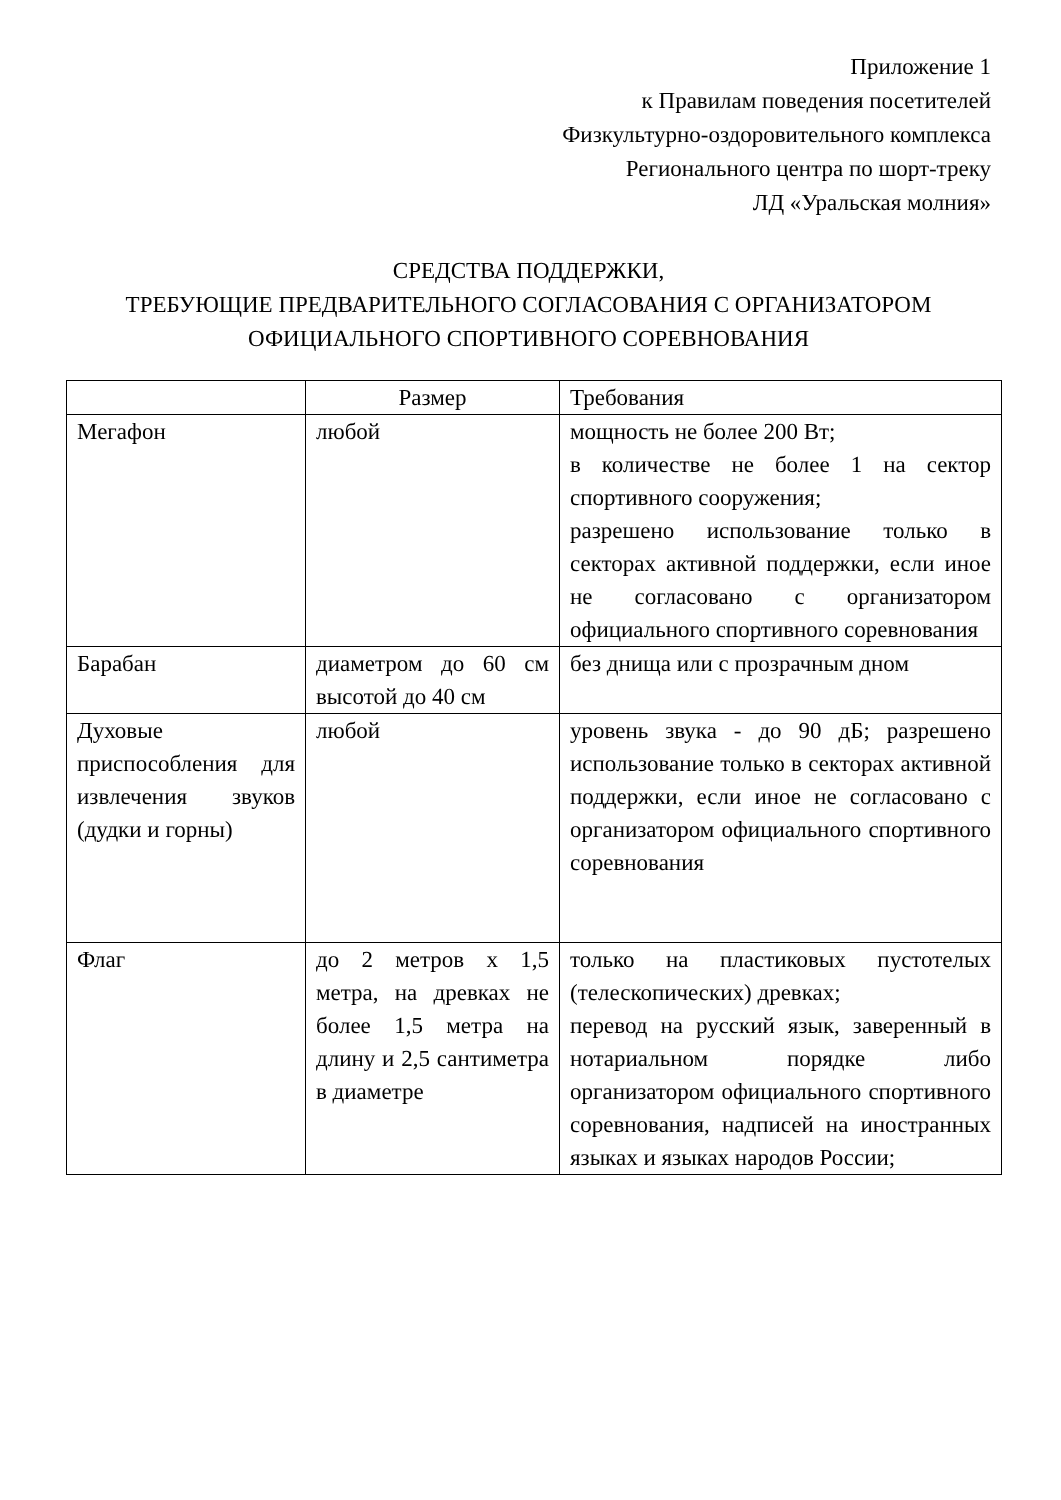Приложение 1
к Правилам поведения посетителей
Физкультурно-оздоровительного комплекса
Регионального центра по шорт-треку
ЛД «Уральская молния»
СРЕДСТВА ПОДДЕРЖКИ,
ТРЕБУЮЩИЕ ПРЕДВАРИТЕЛЬНОГО СОГЛАСОВАНИЯ С ОРГАНИЗАТОРОМ ОФИЦИАЛЬНОГО СПОРТИВНОГО СОРЕВНОВАНИЯ
| | Размер | Требования |
| --- | --- | --- |
| Мегафон | любой | мощность не более 200 Вт; в количестве не более 1 на сектор спортивного сооружения; разрешено использование только в секторах активной поддержки, если иное не согласовано с организатором официального спортивного соревнования |
| Барабан | диаметром до 60 см высотой до 40 см | без днища или с прозрачным дном |
| Духовые приспособления для извлечения звуков (дудки и горны) | любой | уровень звука - до 90 дБ; разрешено использование только в секторах активной поддержки, если иное не согласовано с организатором официального спортивного соревнования |
| Флаг | до 2 метров х 1,5 метра, на древках не более 1,5 метра на длину и 2,5 сантиметра в диаметре | только на пластиковых пустотелых (телескопических) древках; перевод на русский язык, заверенный в нотариальном порядке либо организатором официального спортивного соревнования, надписей на иностранных языках и языках народов России; |